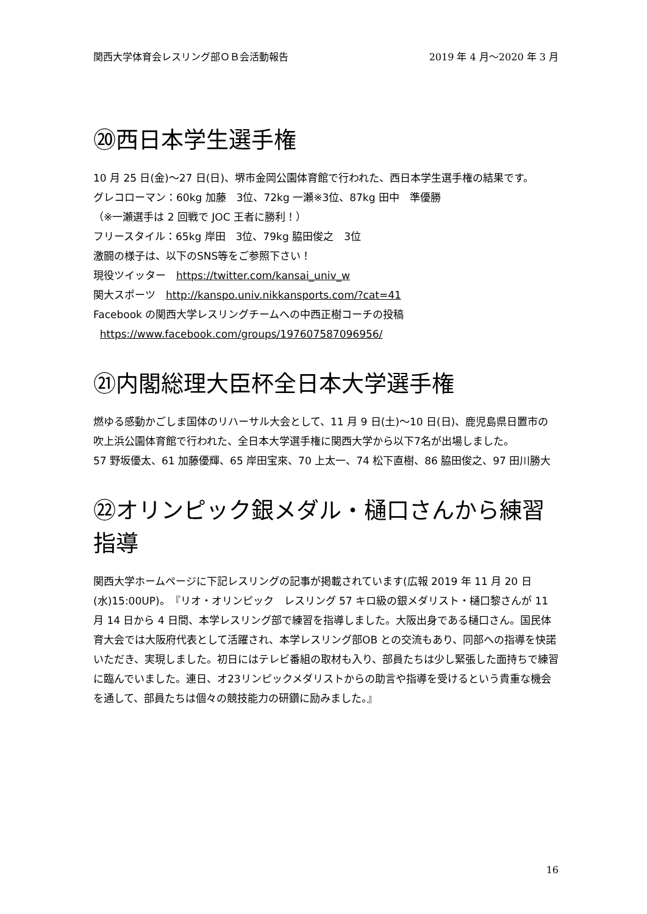関西大学体育会レスリング部ＯＢ会活動報告 2019 年 4 月～2020 年 3 月
⑳西日本学生選手権
10 月 25 日(金)～27 日(日)、堺市金岡公園体育館で行われた、西日本学生選手権の結果です。
グレコローマン：60kg 加藤　3位、72kg 一瀬※3位、87kg 田中　準優勝
（※一瀬選手は 2 回戦で JOC 王者に勝利！）
フリースタイル：65kg 岸田　3位、79kg 脇田俊之　3位
激闘の様子は、以下のSNS等をご参照下さい！
現役ツイッター　https://twitter.com/kansai_univ_w
関大スポーツ　http://kanspo.univ.nikkansports.com/?cat=41
Facebook の関西大学レスリングチームへの中西正樹コーチの投稿
https://www.facebook.com/groups/197607587096956/
㉑内閣総理大臣杯全日本大学選手権
燃ゆる感動かごしま国体のリハーサル大会として、11 月 9 日(土)～10 日(日)、鹿児島県日置市の吹上浜公園体育館で行われた、全日本大学選手権に関西大学から以下7名が出場しました。
57 野坂優太、61 加藤優輝、65 岸田宝來、70 上太一、74 松下直樹、86 脇田俊之、97 田川勝大
㉒オリンピック銀メダル・樋口さんから練習指導
関西大学ホームページに下記レスリングの記事が掲載されています(広報 2019 年 11 月 20 日(水)15:00UP)。『リオ・オリンピック　レスリング 57 キロ級の銀メダリスト・樋口黎さんが 11 月 14 日から 4 日間、本学レスリング部で練習を指導しました。大阪出身である樋口さん。国民体育大会では大阪府代表として活躍され、本学レスリング部OB との交流もあり、同部への指導を快諾いただき、実現しました。初日にはテレビ番組の取材も入り、部員たちは少し緊張した面持ちで練習に臨んでいました。連日、オ23リンピックメダリストからの助言や指導を受けるという貴重な機会を通して、部員たちは個々の競技能力の研鑽に励みました。』
16